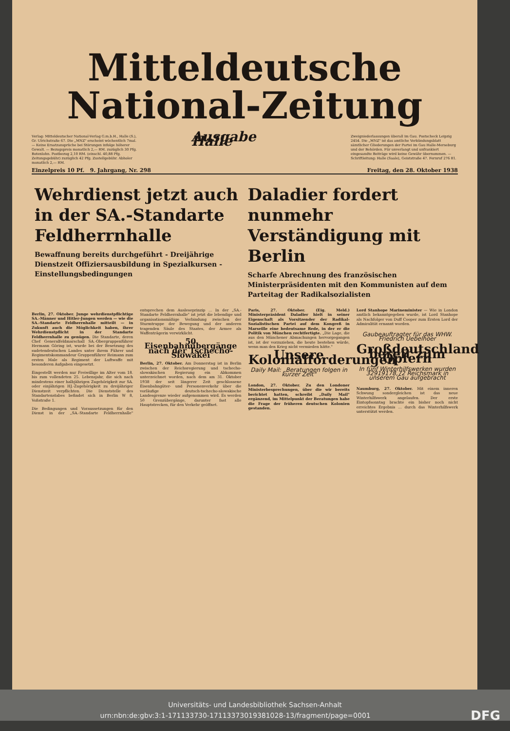Mitteldeutsche
National-Zeitung
Verlag: Mitteldeutscher National-Verlag G.m.b.H., Halle (S.), Gr. Ulrichstraße 67. Die „MNZ" erscheint wöchentlich 7mal. — Keine Ersatzansprüche bei Störungen infolge höherer Gewalt. — Bezugspreis monatlich 2,— RM. zuzüglich 30 Pfg. Botenlohn. Postbezug 2,10 RM. (einschl. 40,88 Pfg. Zeitungsgebühr) zuzüglich 42 Pfg. Zustellgebühr. Abholer monatlich 2,— RM.
Ausgabe Halle
Zweigniederlassungen überall im Gau. Postscheck Leipzig 2454. Die „MNZ" ist das amtliche Verkündungsblatt sämtlicher Gliederungen der Partei im Gau Halle-Merseburg und der Behörden. Für unverlangt und unfrankiert eingesandte Beiträge wird keine Gewähr übernommen. — Schriftleitung: Halle (Saale), Geiststraße 47. Fernruf 276 81.
Einzelpreis 10 Pf. 9. Jahrgang, Nr. 298 Freitag, den 28. Oktober 1938
Wehrdienst jetzt auch in der SA.-Standarte Feldherrnhalle
Bewaffnung bereits durchgeführt - Dreijährige Dienstzeit Offiziersausbildung in Spezialkursen - Einstellungsbedingungen
Daladier fordert nunmehr Verständigung mit Berlin
Scharfe Abrechnung des französischen Ministerpräsidenten mit den Kommunisten auf dem Parteitag der Radikalsozialisten
Berlin, 27. Oktober. Junge wehrdienstpflichtige SA.-Männer und Hitler-Jungen werden — wie die SA.-Standarte Feldherrnhalle mitteilt — in Zukunft auch die Möglichkeit haben, ihrer Wehrdienstpflicht in der Standarte Feldherrnhalle zu genügen. Die Standarte, deren Chef Generalfeldmarschall SA.-Obergruppenführer Hermann Göring ist, wurde bei der Besetzung des sudetendeutschen Landes unter ihrem Führer und Regimentskommandeur Gruppenführer Reimann zum ersten Male als Regiment der Luftwaffe mit besonderen Aufgaben eingesetzt.
Eingestellt werden nur Freiwillige im Alter vom 18. bis zum vollendeten 25. Lebensjahr, die sich nach mindestens einer halbjährigen Zugehörigkeit zur SA. oder einjährigen HJ.-Zugehörigkeit zu dreijähriger Dienstzeit verpflichten. Die Dienststelle des Standartenstabes befindet sich in Berlin W 8, Voßstraße 1.
Die Bedingungen und Voraussetzungen für den Dienst in der „SA.-Standarte Feldherrnhalle" entsprechen dem Ausleseprinzip ... In der „SA.-Standarte Feldherrnhalle" ist jetzt die lebendige und organisationsmäßige Verbindung zwischen der Sturmtruppe der Bewegung und der anderen tragenden Säule des Staates, der Armee als Waffenträgerin verwirklicht.
50 Eisenbahnübergänge nach der Tschecho-Slowakei
Berlin, 27. Oktober. Am Donnerstag ist in Berlin zwischen der Reichsregierung und tschecho-slowakischen Regierung ein Abkommen unterzeichnet worden, nach dem am 31. Oktober 1938 der seit längerer Zeit geschlossene Eisenbahngüter- und Personenverkehr über die vorläufige deutsch-tschecho-slowakische Landesgrenze wieder aufgenommen wird. Es werden 50 Grenzübergänge, darunter fast alle Hauptstrecken, für den Verkehr geöffnet.
Paris, 27. Oktober. (Eig. Meld.) Ministerpräsident Daladier hielt in seiner Eigenschaft als Vorsitzender der Radikal-Sozialistischen Partei auf dem Kongreß in Marseille eine bedeutsame Rede, in der er die Politik von München rechtfertigte. „Die Lage, die aus den Münchener Abmachungen hervorgegangen ist, ist der vorzuziehen, die heute bestehen würde, wenn man den Krieg nicht vermieden hätte."
Unsere Kolonialforderungen
Daily Mail: „Beratungen folgen in kurzer Zeit"
London, 27. Oktober. Zu den Londoner Ministerbesprechungen, über die wir bereits berichtet hatten, schreibt „Daily Mail" ergänzend, im Mittelpunkt der Beratungen habe die Frage der früheren deutschen Kolonien gestanden.
Lord Stanhope Marineminister — Wie in London amtlich bekanntgegeben wurde, ist Lord Stanhope als Nachfolger von Duff Cooper zum Ersten Lord der Admiralität ernannt worden.
Gaubeauftragter für das WHW. Friedrich Uebelhoer
Großdeutschland bereit zum Opfern
In fünf Winterhilfswerken wurden 32919178,72 Reichsmark in unserem Gau aufgebracht
Naumburg, 27. Oktober. Mit einem inneren Schwung sondergleichen ist das neue Winterhilfswerk angelaufen. Der erste Eintopfsonntag brachte ein bisher noch nicht erreichtes Ergebnis ... durch das Winterhilfswerk unterstützt werden.
Universitäts- und Landesbibliothek Sachsen-Anhalt
urn:nbn:de:gbv:3:1-171133730-17113373019381028-13/fragment/page=0001 DFG